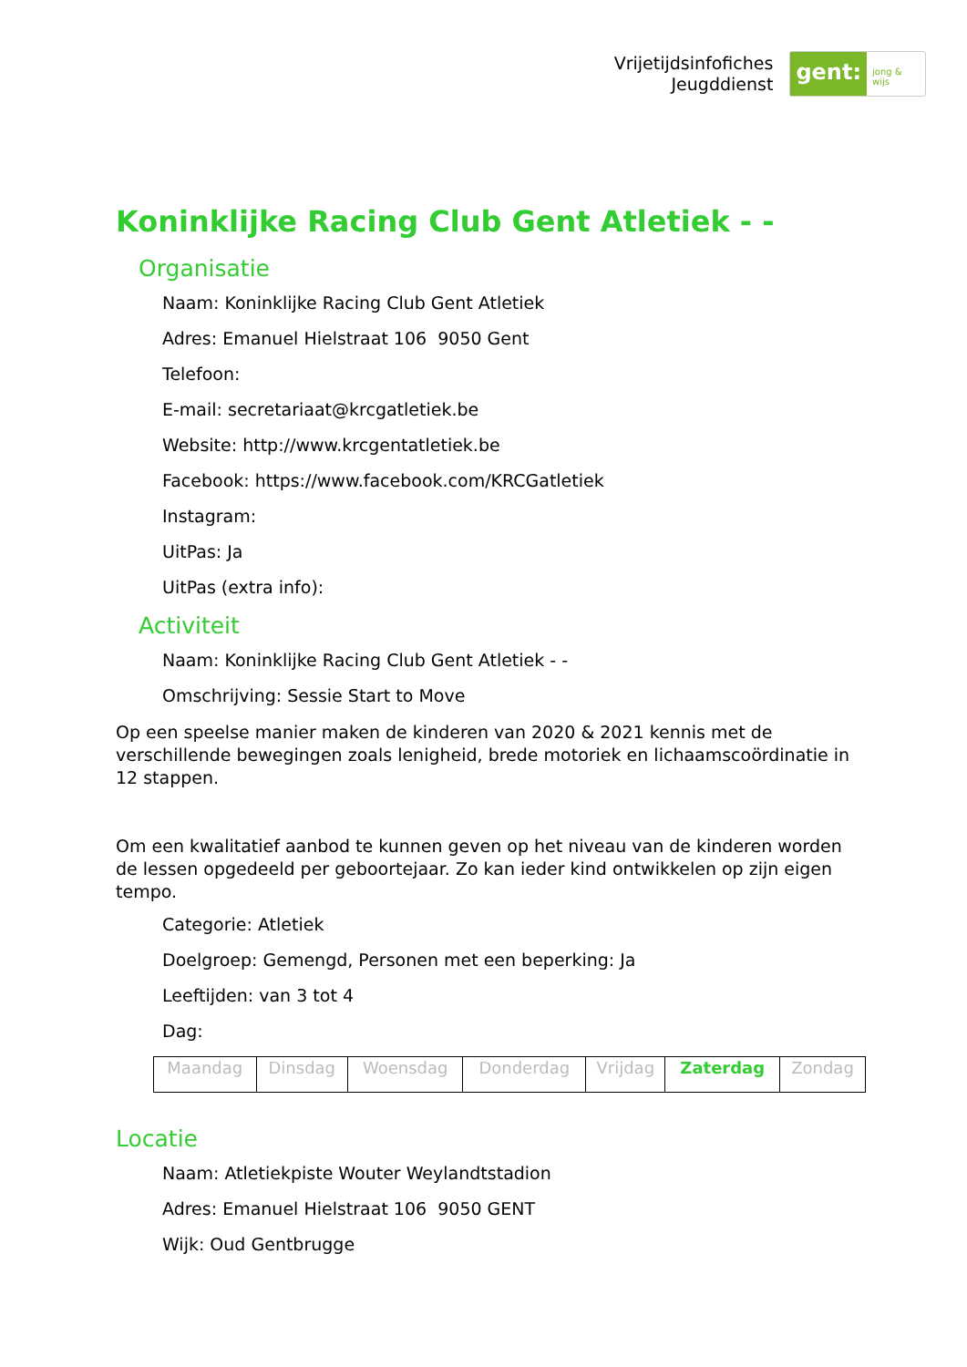Vrijetijdsinfofiches
Jeugddienst
gent: jong & wijs
Koninklijke Racing Club Gent Atletiek - -
Organisatie
Naam: Koninklijke Racing Club Gent Atletiek
Adres: Emanuel Hielstraat 106 9050 Gent
Telefoon:
E-mail: secretariaat@krcgatletiek.be
Website: http://www.krcgentatletiek.be
Facebook: https://www.facebook.com/KRCGatletiek
Instagram:
UitPas: Ja
UitPas (extra info):
Activiteit
Naam: Koninklijke Racing Club Gent Atletiek - -
Omschrijving: Sessie Start to Move
Op een speelse manier maken de kinderen van 2020 & 2021 kennis met de verschillende bewegingen zoals lenigheid, brede motoriek en lichaamscoördinatie in 12 stappen.
Om een kwalitatief aanbod te kunnen geven op het niveau van de kinderen worden de lessen opgedeeld per geboortejaar. Zo kan ieder kind ontwikkelen op zijn eigen tempo.
Categorie: Atletiek
Doelgroep: Gemengd, Personen met een beperking: Ja
Leeftijden: van 3 tot 4
Dag:
| Maandag | Dinsdag | Woensdag | Donderdag | Vrijdag | Zaterdag | Zondag |
Locatie
Naam: Atletiekpiste Wouter Weylandtstadion
Adres: Emanuel Hielstraat 106 9050 GENT
Wijk: Oud Gentbrugge